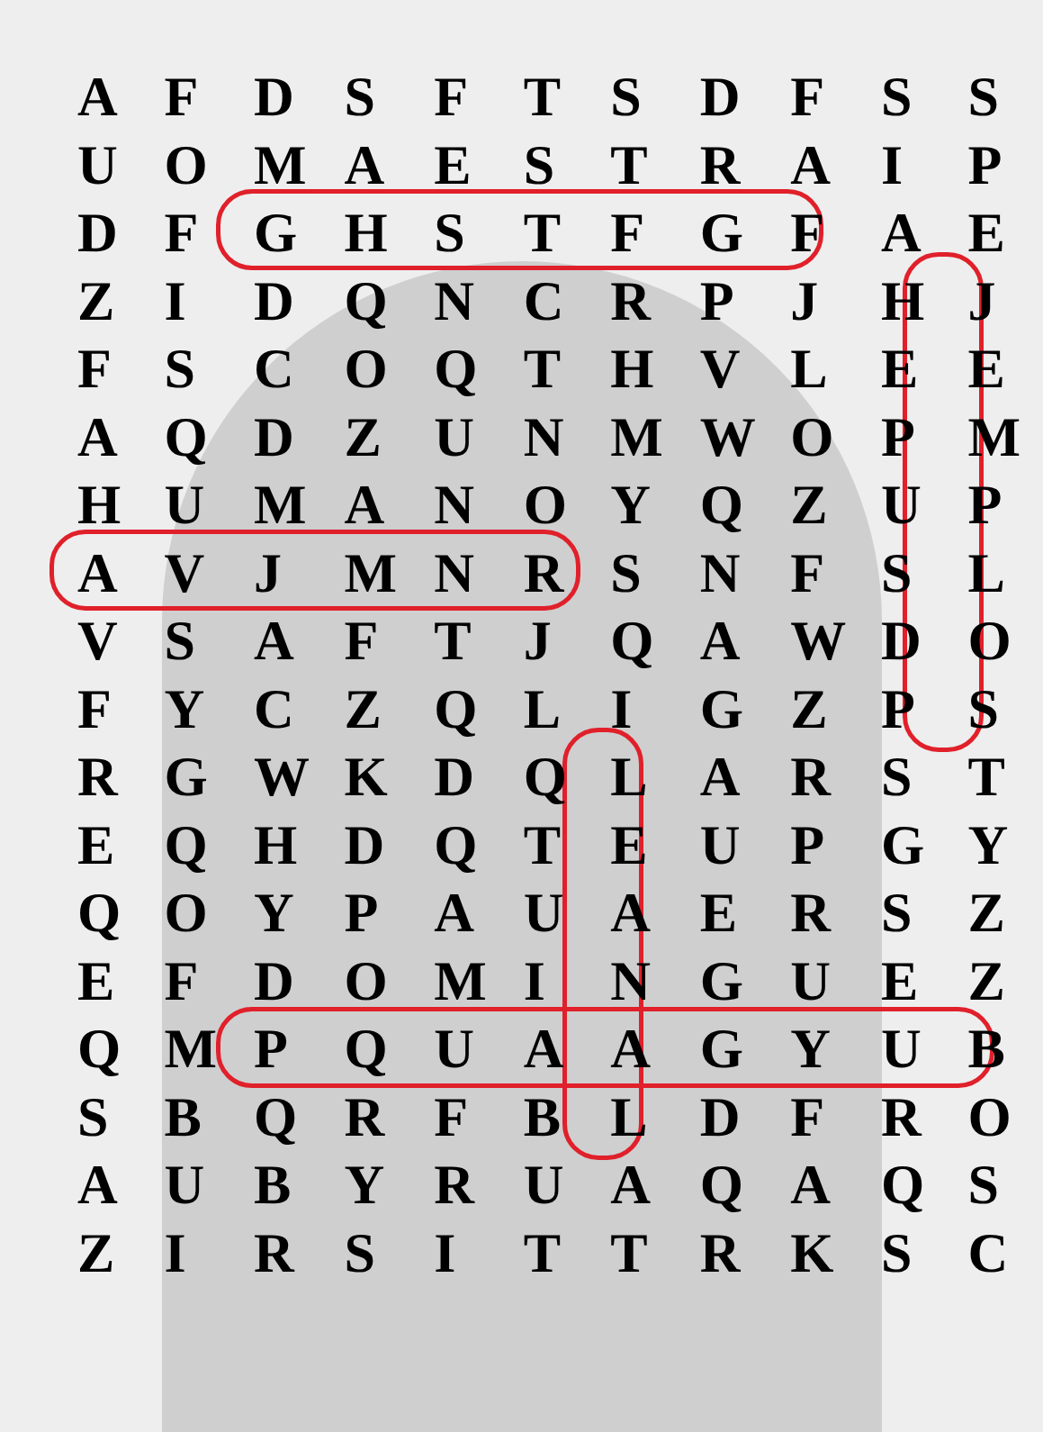| A | F | D | S | F | T | S | D | F | S | S |
| U | O | M | A | E | S | T | R | A | I | P |
| D | F | G | H | S | T | F | G | F | A | E |
| Z | I | D | Q | N | C | R | P | J | H | J |
| F | S | C | O | Q | T | H | V | L | E | E |
| A | Q | D | Z | U | N | M | W | O | P | M |
| H | U | M | A | N | O | Y | Q | Z | U | P |
| A | V | J | M | N | R | S | N | F | S | L |
| V | S | A | F | T | J | Q | A | W | D | O |
| F | Y | C | Z | Q | L | I | G | Z | P | S |
| R | G | W | K | D | Q | L | A | R | S | T |
| E | Q | H | D | Q | T | E | U | P | G | Y |
| Q | O | Y | P | A | U | A | E | R | S | Z |
| E | F | D | O | M | I | N | G | U | E | Z |
| Q | M | P | Q | U | A | A | G | Y | U | B |
| S | B | Q | R | F | B | L | D | F | R | O |
| A | U | B | Y | R | U | A | Q | A | Q | S |
| Z | I | R | S | I | T | T | R | K | S | C |